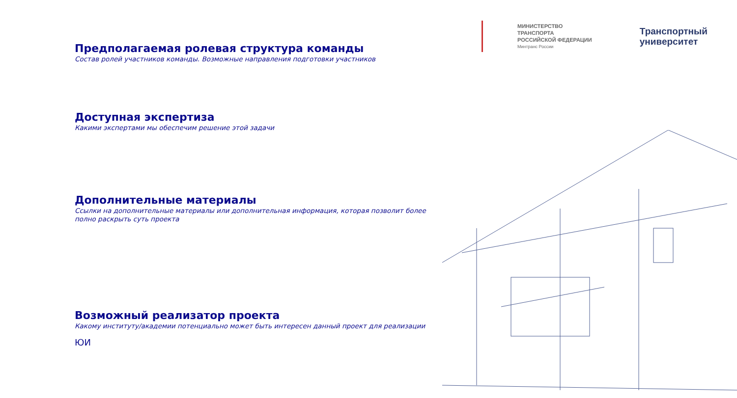МИНИСТЕРСТВО ТРАНСПОРТА
РОССИЙСКОЙ ФЕДЕРАЦИИ
Минтранс России
Транспортный
университет
Предполагаемая ролевая структура команды
Состав ролей участников команды. Возможные направления подготовки участников
Доступная экспертиза
Какими экспертами мы обеспечим решение этой задачи
Дополнительные материалы
Ссылки на дополнительные материалы или дополнительная информация, которая позволит более полно раскрыть суть проекта
Возможный реализатор проекта
Какому институту/академии потенциально может быть интересен данный проект для реализации
ЮИ